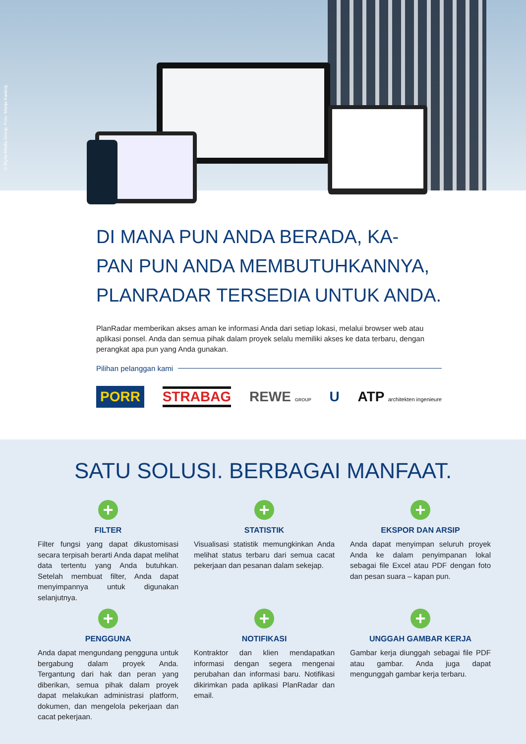©Styria Media Group, Foto: Marija Kanizaj.
DI MANA PUN ANDA BERADA, KA-
PAN PUN ANDA MEMBUTUHKANNYA,
PLANRADAR TERSEDIA UNTUK ANDA.
PlanRadar memberikan akses aman ke informasi Anda dari setiap lokasi, melalui browser web atau aplikasi ponsel. Anda dan semua pihak dalam proyek selalu memiliki akses ke data terbaru, dengan perangkat apa pun yang Anda gunakan.
Pilihan pelanggan kami
PORR STRABAG REWE GROUP U ATP architekten ingenieure
SATU SOLUSI. BERBAGAI MANFAAT.
+
FILTER
Filter fungsi yang dapat dikustomisasi secara terpisah berarti Anda dapat melihat data tertentu yang Anda butuhkan. Setelah membuat filter, Anda dapat menyimpannya untuk digunakan selanjutnya.
+
STATISTIK
Visualisasi statistik memungkinkan Anda melihat status terbaru dari semua cacat pekerjaan dan pesanan dalam sekejap.
+
EKSPOR DAN ARSIP
Anda dapat menyimpan seluruh proyek Anda ke dalam penyimpanan lokal sebagai file Excel atau PDF dengan foto dan pesan suara – kapan pun.
+
PENGGUNA
Anda dapat mengundang pengguna untuk bergabung dalam proyek Anda. Tergantung dari hak dan peran yang diberikan, semua pihak dalam proyek dapat melakukan administrasi platform, dokumen, dan mengelola pekerjaan dan cacat pekerjaan.
+
NOTIFIKASI
Kontraktor dan klien mendapatkan informasi dengan segera mengenai perubahan dan informasi baru. Notifikasi dikirimkan pada aplikasi PlanRadar dan email.
+
UNGGAH GAMBAR KERJA
Gambar kerja diunggah sebagai file PDF atau gambar. Anda juga dapat mengunggah gambar kerja terbaru.